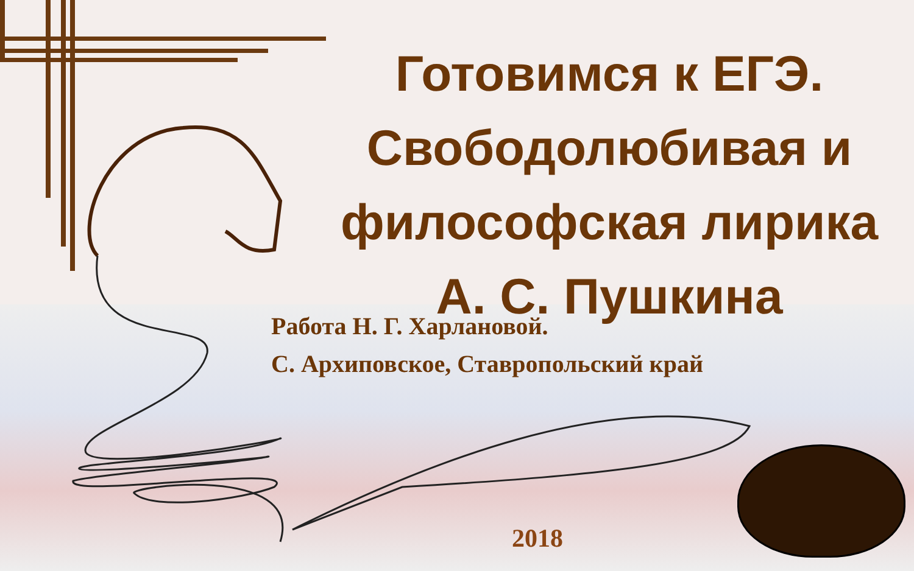Готовимся к ЕГЭ. Свободолюбивая и философская лирика А. С. Пушкина
Работа Н. Г. Харлановой.
С. Архиповское, Ставропольский край
2018